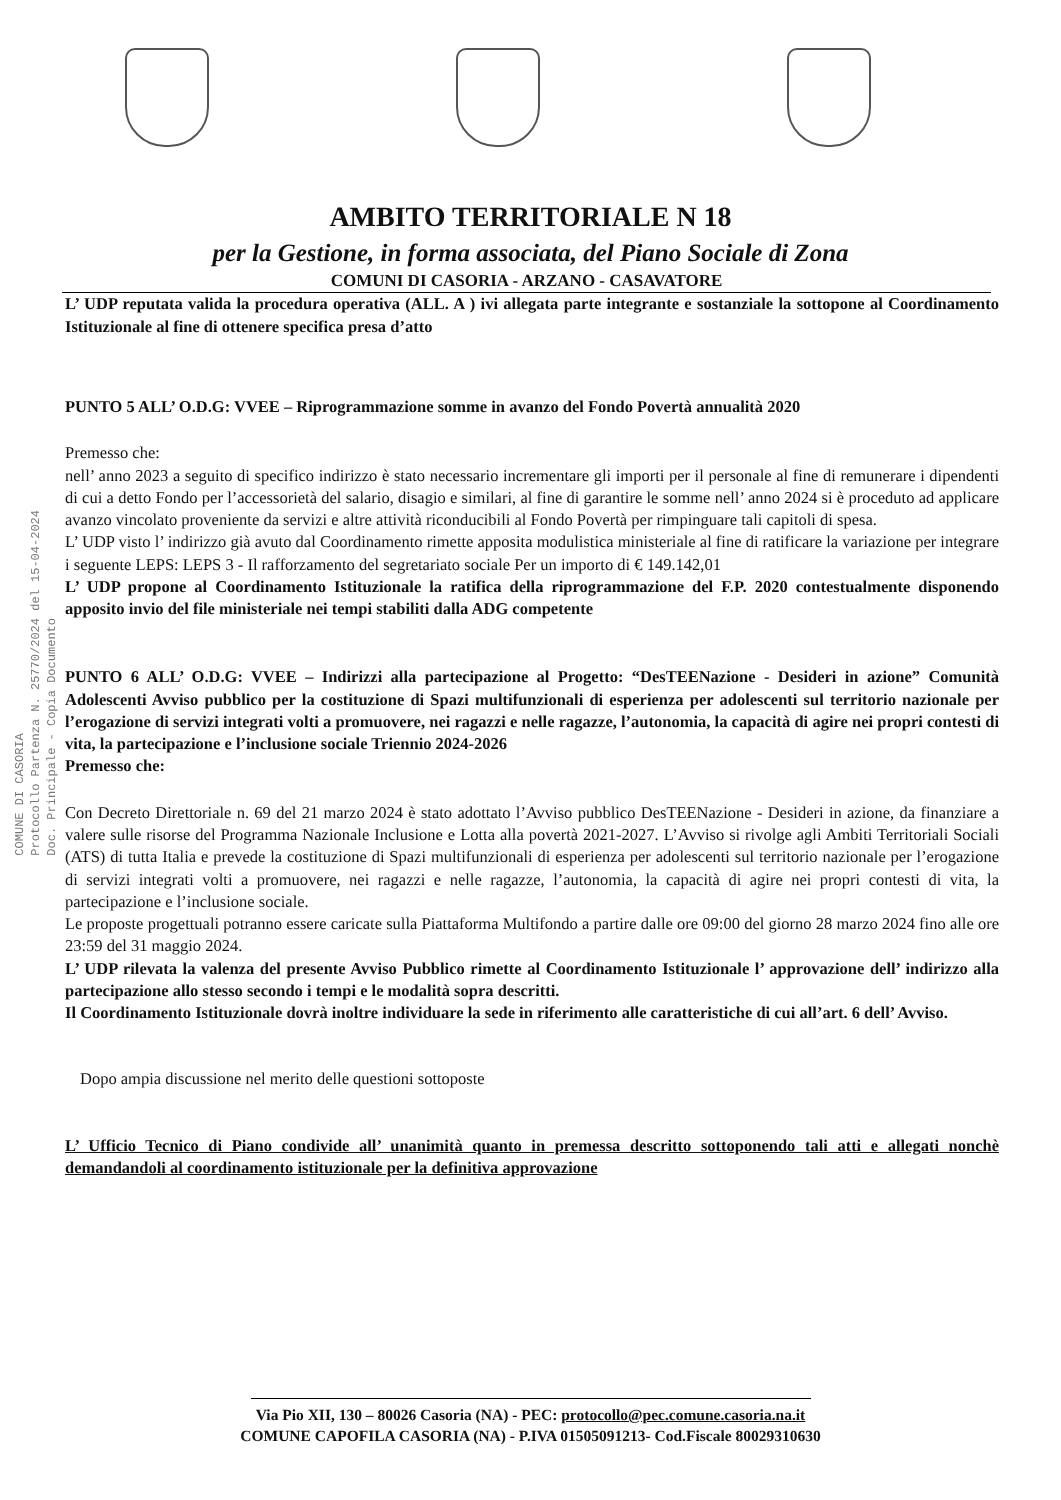AMBITO TERRITORIALE N 18
per la Gestione, in forma associata, del Piano Sociale di Zona
COMUNI DI CASORIA - ARZANO - CASAVATORE
COMUNE DI CASORIA
Protocollo Partenza N. 25770/2024 del 15-04-2024
Doc. Principale - Copia Documento
L’ UDP reputata valida la procedura operativa (ALL. A ) ivi allegata parte integrante e sostanziale la sottopone al Coordinamento Istituzionale al fine di ottenere specifica presa d’atto
PUNTO 5 ALL’ O.D.G: VVEE – Riprogrammazione somme in avanzo del Fondo Povertà annualità 2020
Premesso che:
nell’ anno 2023 a seguito di specifico indirizzo è stato necessario incrementare gli importi per il personale al fine di remunerare i dipendenti di cui a detto Fondo per l’accessorietà del salario, disagio e similari, al fine di garantire le somme nell’ anno 2024 si è proceduto ad applicare avanzo vincolato proveniente da servizi e altre attività riconducibili al Fondo Povertà per rimpinguare tali capitoli di spesa.
L’ UDP visto l’ indirizzo già avuto dal Coordinamento rimette apposita modulistica ministeriale al fine di ratificare la variazione per integrare i seguente LEPS: LEPS 3 - Il rafforzamento del segretariato sociale Per un importo di € 149.142,01
L’ UDP propone al Coordinamento Istituzionale la ratifica della riprogrammazione del F.P. 2020 contestualmente disponendo apposito invio del file ministeriale nei tempi stabiliti dalla ADG competente
PUNTO 6 ALL’ O.D.G: VVEE – Indirizzi alla partecipazione al Progetto: “DesTEENazione - Desideri in azione” Comunità Adolescenti Avviso pubblico per la costituzione di Spazi multifunzionali di esperienza per adolescenti sul territorio nazionale per l’erogazione di servizi integrati volti a promuovere, nei ragazzi e nelle ragazze, l’autonomia, la capacità di agire nei propri contesti di vita, la partecipazione e l’inclusione sociale Triennio 2024-2026
Premesso che:
Con Decreto Direttoriale n. 69 del 21 marzo 2024 è stato adottato l’Avviso pubblico DesTEENazione - Desideri in azione, da finanziare a valere sulle risorse del Programma Nazionale Inclusione e Lotta alla povertà 2021-2027. L’Avviso si rivolge agli Ambiti Territoriali Sociali (ATS) di tutta Italia e prevede la costituzione di Spazi multifunzionali di esperienza per adolescenti sul territorio nazionale per l’erogazione di servizi integrati volti a promuovere, nei ragazzi e nelle ragazze, l’autonomia, la capacità di agire nei propri contesti di vita, la partecipazione e l’inclusione sociale.
Le proposte progettuali potranno essere caricate sulla Piattaforma Multifondo a partire dalle ore 09:00 del giorno 28 marzo 2024 fino alle ore 23:59 del 31 maggio 2024.
L’ UDP rilevata la valenza del presente Avviso Pubblico rimette al Coordinamento Istituzionale l’ approvazione dell’ indirizzo alla partecipazione allo stesso secondo i tempi e le modalità sopra descritti.
Il Coordinamento Istituzionale dovrà inoltre individuare la sede in riferimento alle caratteristiche di cui all’art. 6 dell’ Avviso.
Dopo ampia discussione nel merito delle questioni sottoposte
L’ Ufficio Tecnico di Piano condivide all’ unanimità quanto in premessa descritto sottoponendo tali atti e allegati nonchè demandandoli al coordinamento istituzionale per la definitiva approvazione
Via Pio XII, 130 – 80026 Casoria (NA) - PEC: protocollo@pec.comune.casoria.na.it
COMUNE CAPOFILA CASORIA (NA) - P.IVA 01505091213- Cod.Fiscale 80029310630